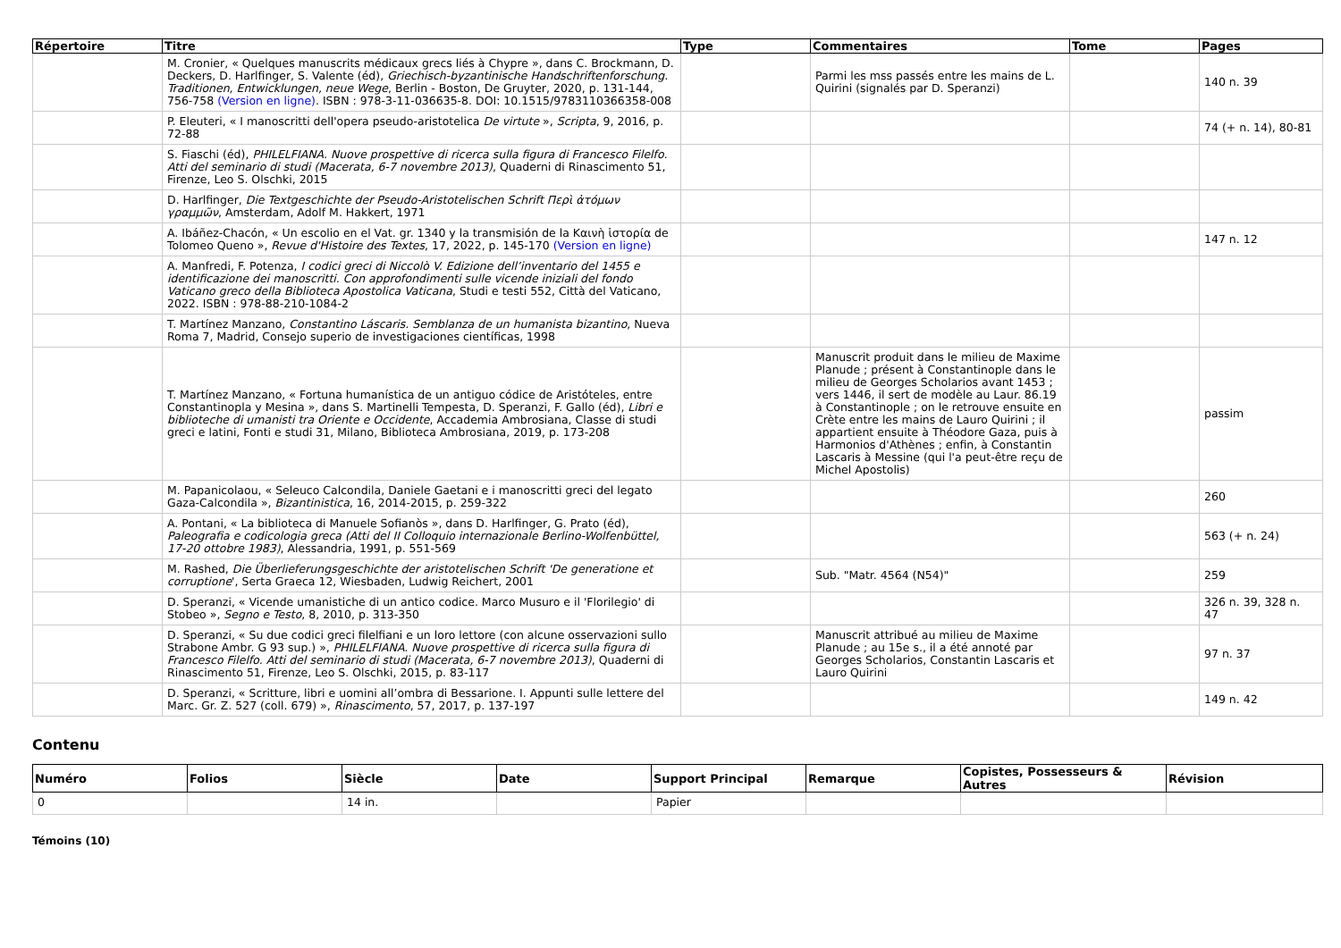| Répertoire | Titre | Type | Commentaires | Tome | Pages |
| --- | --- | --- | --- | --- | --- |
| | M. Cronier, « Quelques manuscrits médicaux grecs liés à Chypre », dans C. Brockmann, D. Deckers, D. Harlfinger, S. Valente (éd), Griechisch-byzantinische Handschriftenforschung. Traditionen, Entwicklungen, neue Wege , Berlin - Boston, De Gruyter, 2020, p. 131-144, 756-758 (Version en ligne) . ISBN : 978-3-11-036635-8. DOI: 10.1515/9783110366358-008 | | Parmi les mss passés entre les mains de L. Quirini (signalés par D. Speranzi) | | 140 n. 39 |
| | P. Eleuteri, « I manoscritti dell'opera pseudo-aristotelica De virtute », Scripta , 9, 2016, p. 72-88 | | | | 74 (+ n. 14), 80-81 |
| | S. Fiaschi (éd), PHILELFIANA. Nuove prospettive di ricerca sulla figura di Francesco Filelfo. Atti del seminario di studi (Macerata, 6-7 novembre 2013) , Quaderni di Rinascimento 51, Firenze, Leo S. Olschki, 2015 | | | | |
| | D. Harlfinger, Die Textgeschichte der Pseudo-Aristotelischen Schrift Περὶ ἀτόμων γραμμῶν , Amsterdam, Adolf M. Hakkert, 1971 | | | | |
| | A. Ibáñez-Chacón, « Un escolio en el Vat. gr. 1340 y la transmisión de la Καινὴ ἱστορία de Tolomeo Queno », Revue d'Histoire des Textes , 17, 2022, p. 145-170 (Version en ligne) | | | | 147 n. 12 |
| | A. Manfredi, F. Potenza, I codici greci di Niccolò V. Edizione dell’inventario del 1455 e identificazione dei manoscritti. Con approfondimenti sulle vicende iniziali del fondo Vaticano greco della Biblioteca Apostolica Vaticana , Studi e testi 552, Città del Vaticano, 2022. ISBN : 978-88-210-1084-2 | | | | |
| | T. Martínez Manzano, Constantino Láscaris. Semblanza de un humanista bizantino , Nueva Roma 7, Madrid, Consejo superio de investigaciones científicas, 1998 | | | | |
| | T. Martínez Manzano, « Fortuna humanística de un antiguo códice de Aristóteles, entre Constantinopla y Mesina », dans S. Martinelli Tempesta, D. Speranzi, F. Gallo (éd), Libri e biblioteche di umanisti tra Oriente e Occidente , Accademia Ambrosiana, Classe di studi greci e latini, Fonti e studi 31, Milano, Biblioteca Ambrosiana, 2019, p. 173-208 | | Manuscrit produit dans le milieu de Maxime Planude ; présent à Constantinople dans le milieu de Georges Scholarios avant 1453 ; vers 1446, il sert de modèle au Laur. 86.19 à Constantinople ; on le retrouve ensuite en Crète entre les mains de Lauro Quirini ; il appartient ensuite à Théodore Gaza, puis à Harmonios d'Athènes ; enfin, à Constantin Lascaris à Messine (qui l'a peut-être reçu de Michel Apostolis) | | passim |
| | M. Papanicolaou, « Seleuco Calcondila, Daniele Gaetani e i manoscritti greci del legato Gaza-Calcondila », Bizantinistica , 16, 2014-2015, p. 259-322 | | | | 260 |
| | A. Pontani, « La biblioteca di Manuele Sofianòs », dans D. Harlfinger, G. Prato (éd), Paleografia e codicologia greca (Atti del II Colloquio internazionale Berlino-Wolfenbüttel, 17-20 ottobre 1983) , Alessandria, 1991, p. 551-569 | | | | 563 (+ n. 24) |
| | M. Rashed, Die Überlieferungsgeschichte der aristotelischen Schrift 'De generatione et corruptione ', Serta Graeca 12, Wiesbaden, Ludwig Reichert, 2001 | | Sub. "Matr. 4564 (N54)" | | 259 |
| | D. Speranzi, « Vicende umanistiche di un antico codice. Marco Musuro e il 'Florilegio' di Stobeo », Segno e Testo , 8, 2010, p. 313-350 | | | | 326 n. 39, 328 n. 47 |
| | D. Speranzi, « Su due codici greci filelfiani e un loro lettore (con alcune osservazioni sullo Strabone Ambr. G 93 sup.) », PHILELFIANA. Nuove prospettive di ricerca sulla figura di Francesco Filelfo. Atti del seminario di studi (Macerata, 6-7 novembre 2013) , Quaderni di Rinascimento 51, Firenze, Leo S. Olschki, 2015, p. 83-117 | | Manuscrit attribué au milieu de Maxime Planude ; au 15e s., il a été annoté par Georges Scholarios, Constantin Lascaris et Lauro Quirini | | 97 n. 37 |
| | D. Speranzi, « Scritture, libri e uomini all’ombra di Bessarione. I. Appunti sulle lettere del Marc. Gr. Z. 527 (coll. 679) », Rinascimento , 57, 2017, p. 137-197 | | | | 149 n. 42 |
Contenu
| Numéro | Folios | Siècle | Date | Support Principal | Remarque | Copistes, Possesseurs & Autres | Révision |
| --- | --- | --- | --- | --- | --- | --- | --- |
| 0 | | 14 in. | | Papier | | | |
Témoins (10)